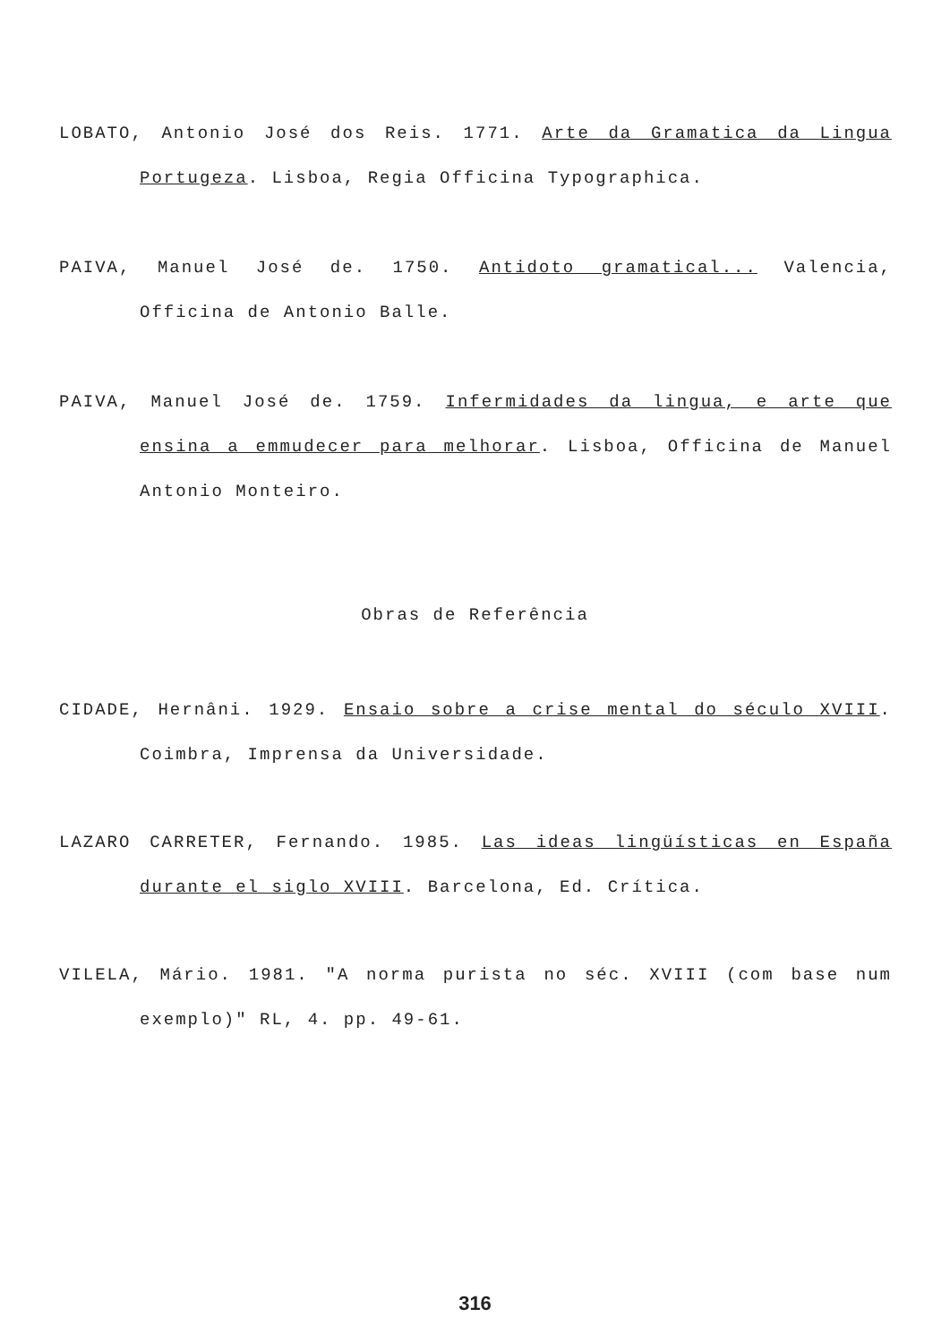LOBATO, Antonio José dos Reis. 1771. Arte da Gramatica da Lingua Portugeza. Lisboa, Regia Officina Typographica.
PAIVA, Manuel José de. 1750. Antidoto gramatical... Valencia, Officina de Antonio Balle.
PAIVA, Manuel José de. 1759. Infermidades da lingua, e arte que ensina a emmudecer para melhorar. Lisboa, Officina de Manuel Antonio Monteiro.
Obras de Referência
CIDADE, Hernâni. 1929. Ensaio sobre a crise mental do século XVIII. Coimbra, Imprensa da Universidade.
LAZARO CARRETER, Fernando. 1985. Las ideas lingüísticas en España durante el siglo XVIII. Barcelona, Ed. Crítica.
VILELA, Mário. 1981. "A norma purista no séc. XVIII (com base num exemplo)" RL, 4. pp. 49-61.
316